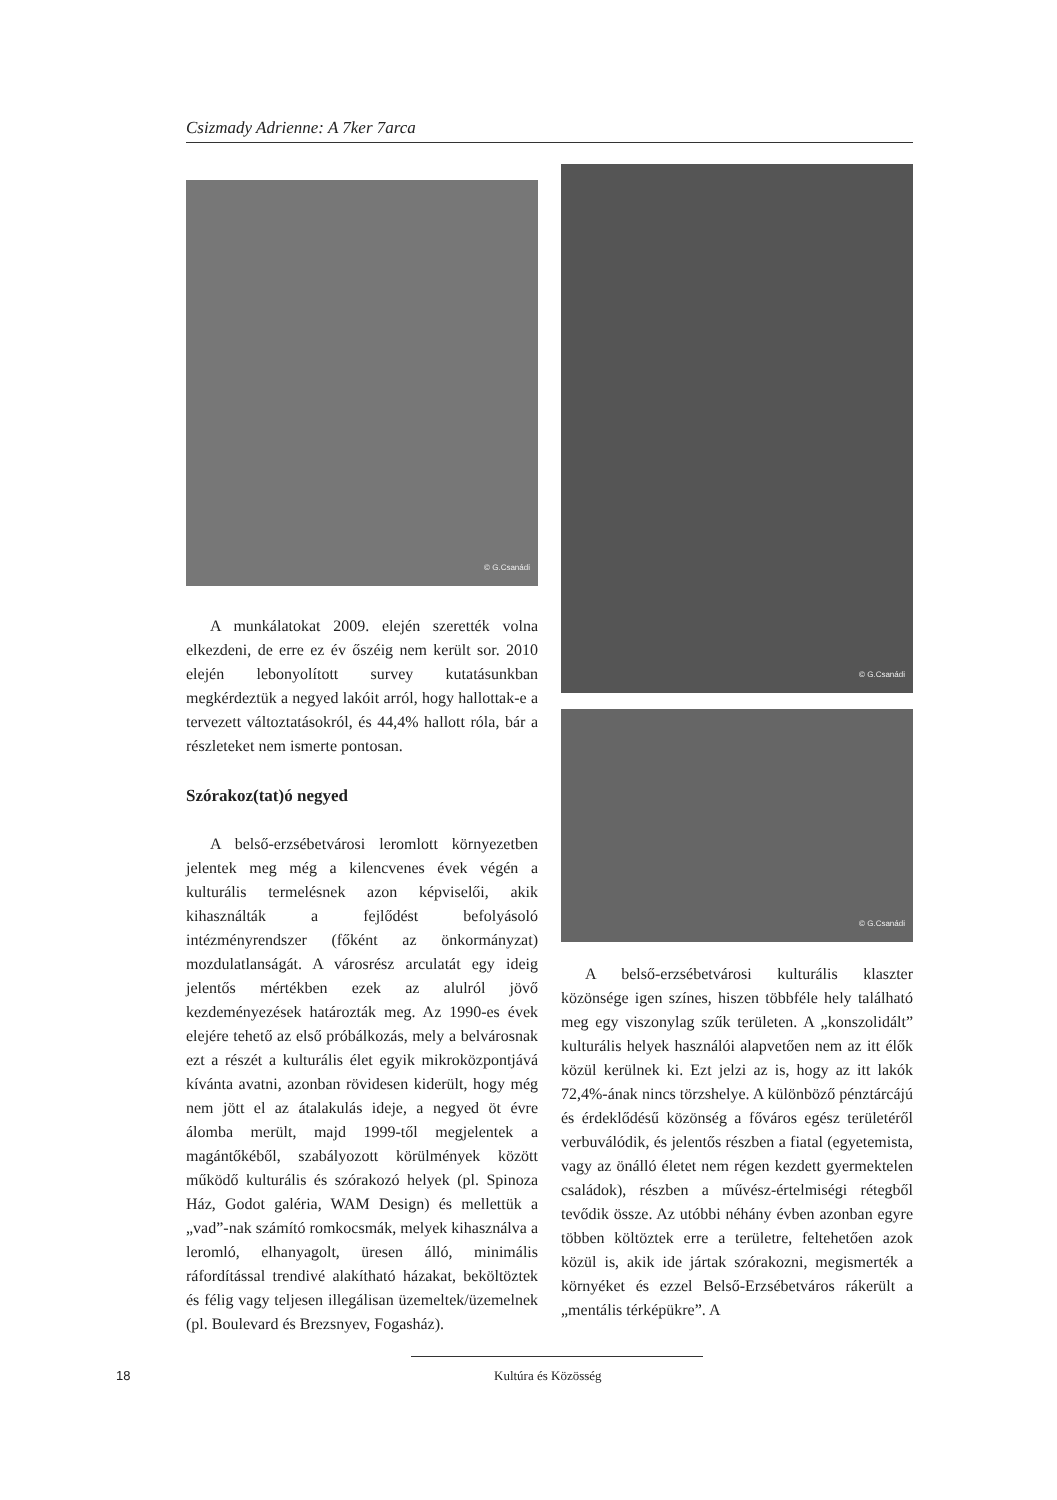Csizmady Adrienne: A 7ker 7arca
© G.Csanádi
A munkálatokat 2009. elején szerették volna elkezdeni, de erre ez év őszéig nem került sor. 2010 elején lebonyolított survey kutatásunkban megkérdeztük a negyed lakóit arról, hogy hallottak-e a tervezett változtatásokról, és 44,4% hallott róla, bár a részleteket nem ismerte pontosan.
Szórakoz(tat)ó negyed
A belső-erzsébetvárosi leromlott környezetben jelentek meg még a kilencvenes évek végén a kulturális termelésnek azon képviselői, akik kihasználták a fejlődést befolyásoló intézményrendszer (főként az önkormányzat) mozdulatlanságát. A városrész arculatát egy ideig jelentős mértékben ezek az alulról jövő kezdeményezések határozták meg. Az 1990-es évek elejére tehető az első próbálkozás, mely a belvárosnak ezt a részét a kulturális élet egyik mikroközpontjává kívánta avatni, azonban rövidesen kiderült, hogy még nem jött el az átalakulás ideje, a negyed öt évre álomba merült, majd 1999-től megjelentek a magántőkéből, szabályozott körülmények között működő kulturális és szórakozó helyek (pl. Spinoza Ház, Godot galéria, WAM Design) és mellettük a „vad”-nak számító romkocsmák, melyek kihasználva a leromló, elhanyagolt, üresen álló, minimális ráfordítással trendivé alakítható házakat, beköltöztek és félig vagy teljesen illegálisan üzemeltek/üzemelnek (pl. Boulevard és Brezsnyev, Fogasház).
© G.Csanádi
© G.Csanádi
A belső-erzsébetvárosi kulturális klaszter közönsége igen színes, hiszen többféle hely található meg egy viszonylag szűk területen. A „konszolidált” kulturális helyek használói alapvetően nem az itt élők közül kerülnek ki. Ezt jelzi az is, hogy az itt lakók 72,4%-ának nincs törzshelye. A különböző pénztárcájú és érdeklődésű közönség a főváros egész területéről verbuválódik, és jelentős részben a fiatal (egyetemista, vagy az önálló életet nem régen kezdett gyermektelen családok), részben a művész-értelmiségi rétegből tevődik össze. Az utóbbi néhány évben azonban egyre többen költöztek erre a területre, feltehetően azok közül is, akik ide jártak szórakozni, megismerték a környéket és ezzel Belső-Erzsébetváros rákerült a „mentális térképükre”. A
18 Kultúra és Közösség